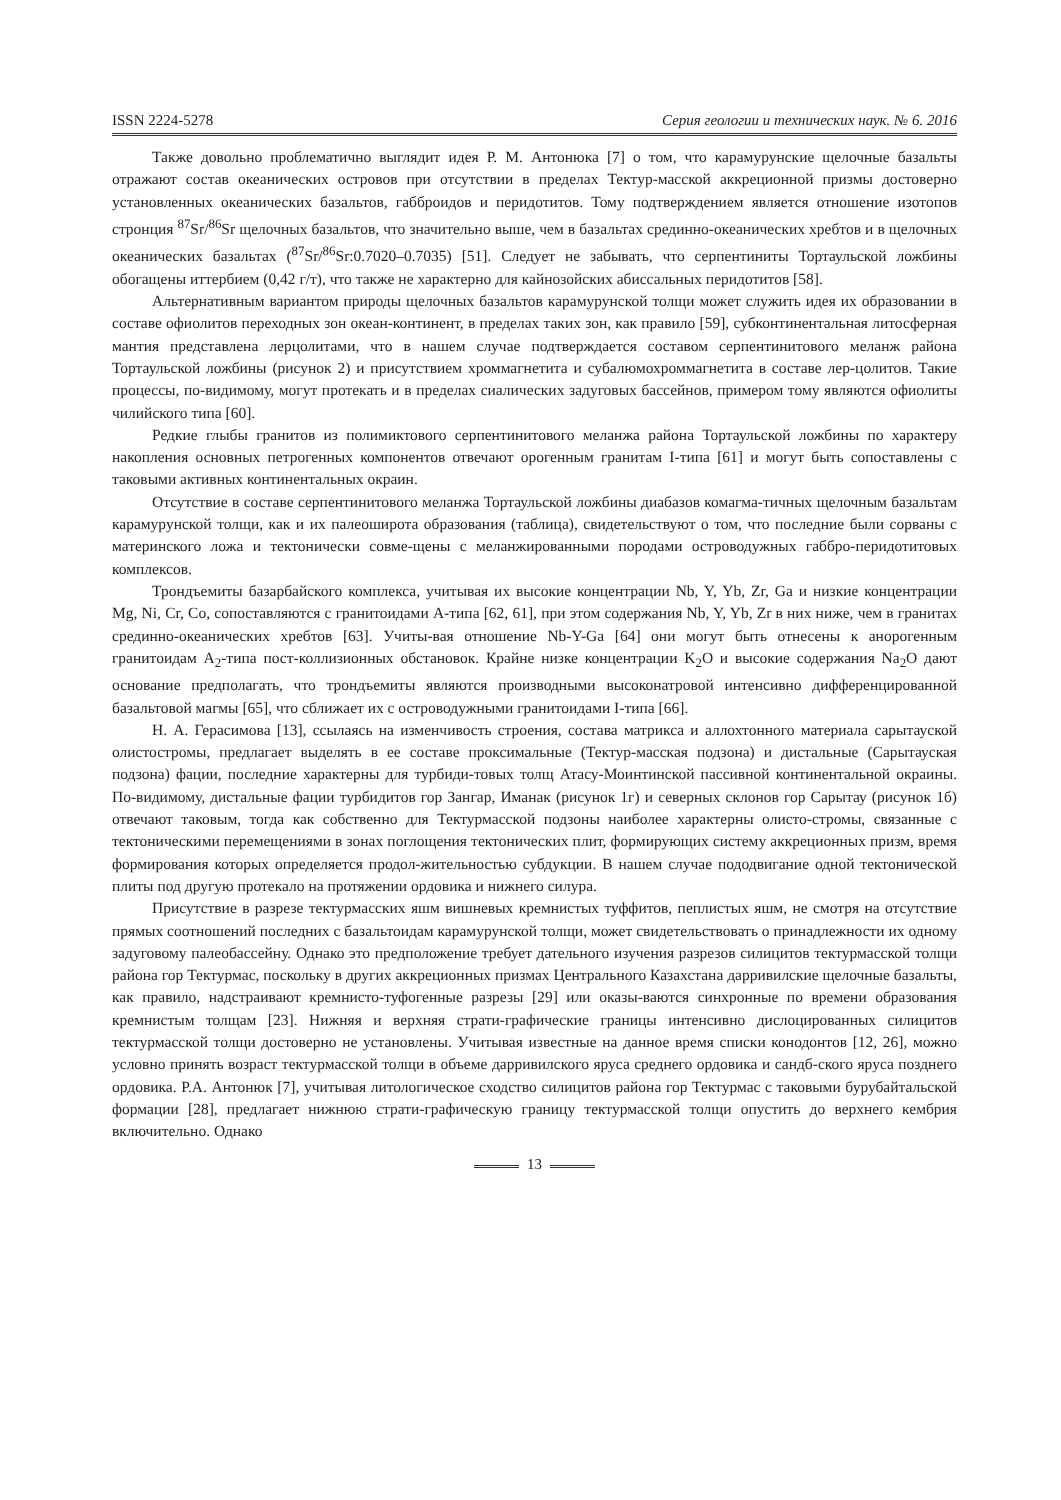ISSN 2224-5278 Серия геологии и технических наук. № 6. 2016
Также довольно проблематично выглядит идея Р. М. Антонюка [7] о том, что карамурунские щелочные базальты отражают состав океанических островов при отсутствии в пределах Тектур-масской аккреционной призмы достоверно установленных океанических базальтов, габброидов и перидотитов. Тому подтверждением является отношение изотопов стронция <sup>87</sup>Sr/<sup>86</sup>Sr щелочных базальтов, что значительно выше, чем в базальтах срединно-океанических хребтов и в щелочных океанических базальтах (<sup>87</sup>Sr/<sup>86</sup>Sr:0.7020–0.7035) [51]. Следует не забывать, что серпентиниты Тортаульской ложбины обогащены иттербием (0,42 г/т), что также не характерно для кайнозойских абиссальных перидотитов [58].
Альтернативным вариантом природы щелочных базальтов карамурунской толщи может служить идея их образовании в составе офиолитов переходных зон океан-континент, в пределах таких зон, как правило [59], субконтинентальная литосферная мантия представлена лерцолитами, что в нашем случае подтверждается составом серпентинитового меланж района Тортаульской ложбины (рисунок 2) и присутствием хроммагнетита и субалюмохроммагнетита в составе лер-цолитов. Такие процессы, по-видимому, могут протекать и в пределах сиалических задуговых бассейнов, примером тому являются офиолиты чилийского типа [60].
Редкие глыбы гранитов из полимиктового серпентинитового меланжа района Тортаульской ложбины по характеру накопления основных петрогенных компонентов отвечают орогенным гранитам I-типа [61] и могут быть сопоставлены с таковыми активных континентальных окраин.
Отсутствие в составе серпентинитового меланжа Тортаульской ложбины диабазов комагма-тичных щелочным базальтам карамурунской толщи, как и их палеоширота образования (таблица), свидетельствуют о том, что последние были сорваны с материнского ложа и тектонически совме-щены с меланжированными породами островодужных габбро-перидотитовых комплексов.
Трондъемиты базарбайского комплекса, учитывая их высокие концентрации Nb, Y, Yb, Zr, Ga и низкие концентрации Mg, Ni, Cr, Co, сопоставляются с гранитоидами А-типа [62, 61], при этом содержания Nb, Y, Yb, Zr в них ниже, чем в гранитах срединно-океанических хребтов [63]. Учиты-вая отношение Nb-Y-Ga [64] они могут быть отнесены к анорогенным гранитоидам А<sub>2</sub>-типа пост-коллизионных обстановок. Крайне низке концентрации K<sub>2</sub>O и высокие содержания Na<sub>2</sub>O дают основание предполагать, что трондъемиты являются производными высоконатровой интенсивно дифференцированной базальтовой магмы [65], что сближает их с островодужными гранитоидами I-типа [66].
Н. А. Герасимова [13], ссылаясь на изменчивость строения, состава матрикса и аллохтонного материала сарытауской олистостромы, предлагает выделять в ее составе проксимальные (Тектур-масская подзона) и дистальные (Сарытауская подзона) фации, последние характерны для турбиди-товых толщ Атасу-Моинтинской пассивной континентальной окраины. По-видимому, дистальные фации турбидитов гор Зангар, Иманак (рисунок 1г) и северных склонов гор Сарытау (рисунок 1б) отвечают таковым, тогда как собственно для Тектурмасской подзоны наиболее характерны олисто-стромы, связанные с тектоническими перемещениями в зонах поглощения тектонических плит, формирующих систему аккреционных призм, время формирования которых определяется продол-жительностью субдукции. В нашем случае пододвигание одной тектонической плиты под другую протекало на протяжении ордовика и нижнего силура.
Присутствие в разрезе тектурмасских яшм вишневых кремнистых туффитов, пеплистых яшм, не смотря на отсутствие прямых соотношений последних с базальтоидам карамурунской толщи, может свидетельствовать о принадлежности их одному задуговому палеобассейну. Однако это предположение требует дательного изучения разрезов силицитов тектурмасской толщи района гор Тектурмас, поскольку в других аккреционных призмах Центрального Казахстана дарривилские щелочные базальты, как правило, надстраивают кремнисто-туфогенные разрезы [29] или оказы-ваются синхронные по времени образования кремнистым толщам [23]. Нижняя и верхняя страти-графические границы интенсивно дислоцированных силицитов тектурмасской толщи достоверно не установлены. Учитывая известные на данное время списки конодонтов [12, 26], можно условно принять возраст тектурмасской толщи в объеме дарривилского яруса среднего ордовика и сандб-ского яруса позднего ордовика. Р.А. Антонюк [7], учитывая литологическое сходство силицитов района гор Тектурмас с таковыми бурубайтальской формации [28], предлагает нижнюю страти-графическую границу тектурмасской толщи опустить до верхнего кембрия включительно. Однако
13